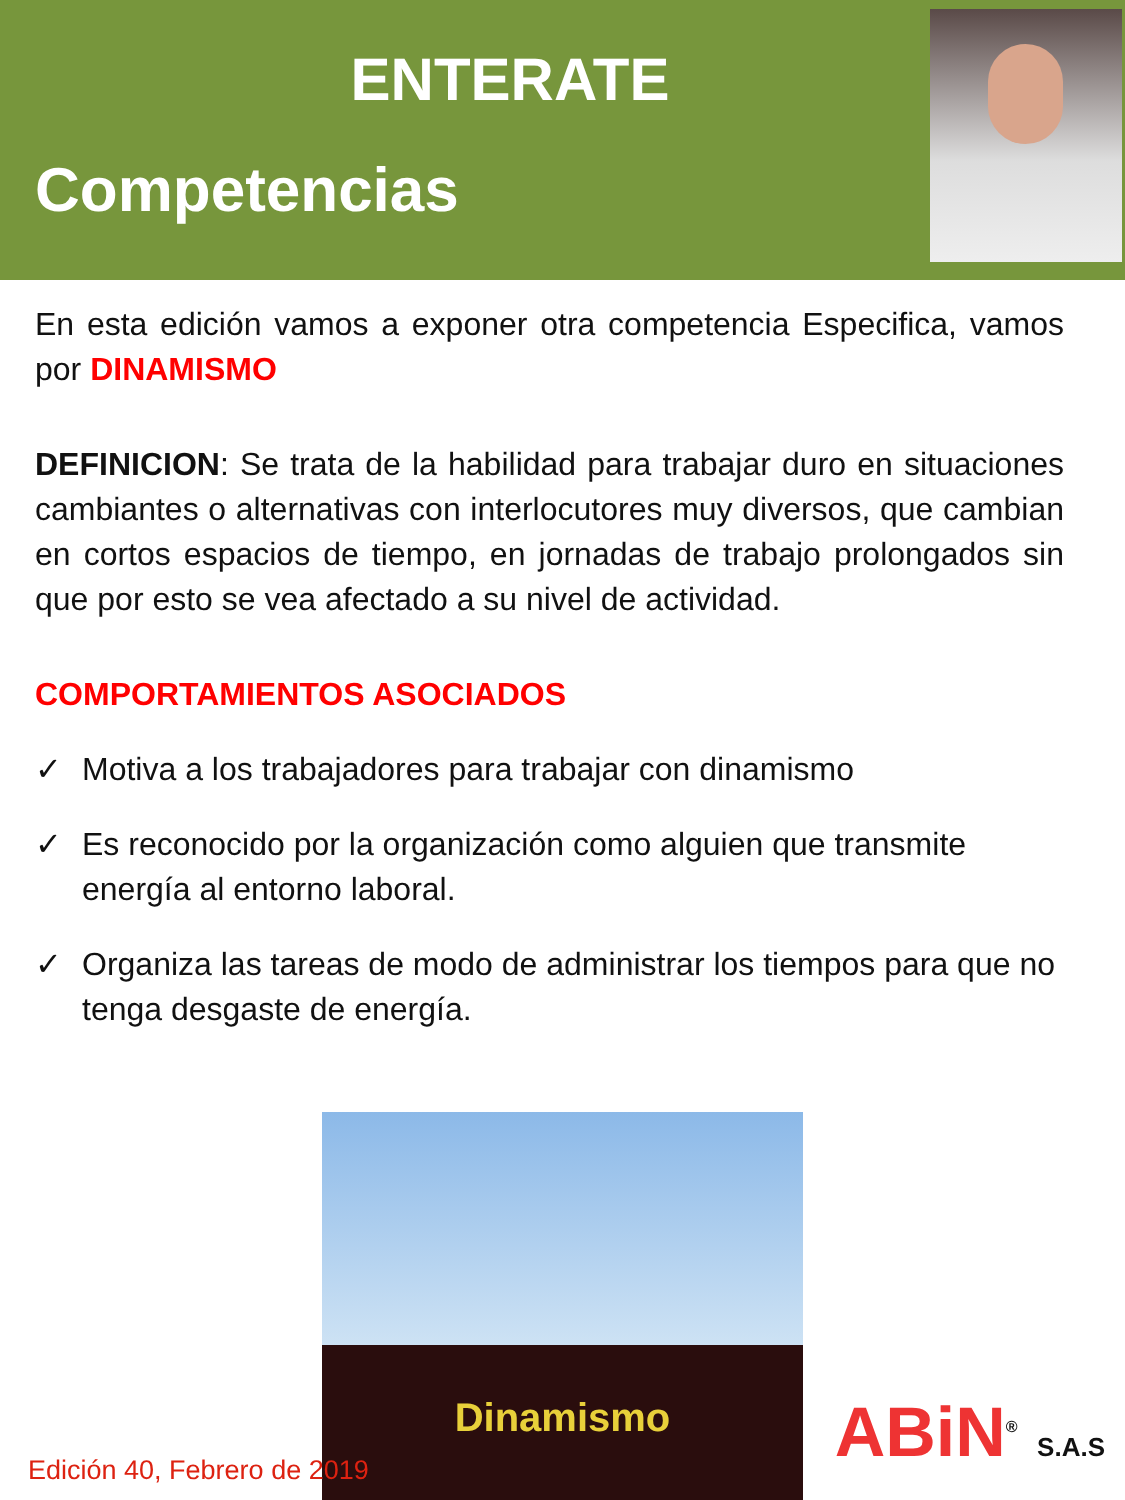ENTERATE
Competencias
En esta edición vamos a exponer otra competencia Especifica, vamos por DINAMISMO
DEFINICION: Se trata de la habilidad para trabajar duro en situaciones cambiantes o alternativas con interlocutores muy diversos, que cambian en cortos espacios de tiempo, en jornadas de trabajo prolongados sin que por esto se vea afectado a su nivel de actividad.
COMPORTAMIENTOS ASOCIADOS
✓ Motiva a los trabajadores para trabajar con dinamismo
✓ Es reconocido por la organización como alguien que transmite energía al entorno laboral.
✓ Organiza las tareas de modo de administrar los tiempos para que no tenga desgaste de energía.
Dinamismo
Edición 40, Febrero de 2019 ABiN<sup>®</sup> S.A.S